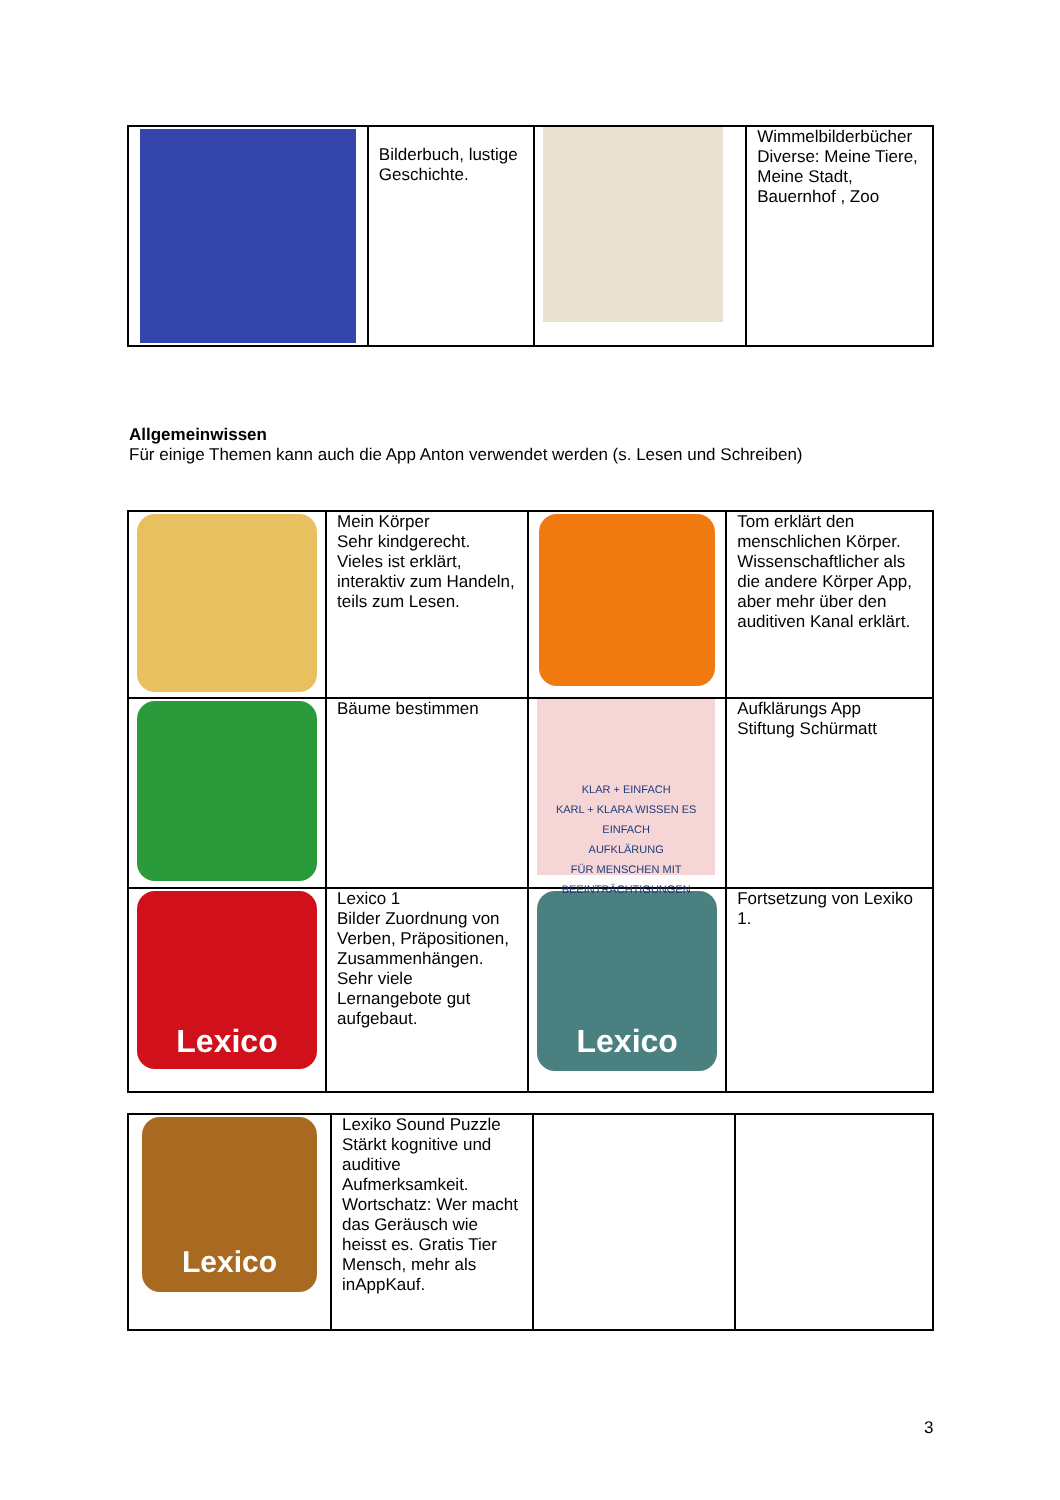| | Bilderbuch, lustige Geschichte. | | Wimmelbilderbücher Diverse: Meine Tiere, Meine Stadt, Bauernhof , Zoo |
Allgemeinwissen
Für einige Themen kann auch die App Anton verwendet werden (s. Lesen und Schreiben)
| | Mein Körper Sehr kindgerecht. Vieles ist erklärt, interaktiv zum Handeln, teils zum Lesen. | | Tom erklärt den menschlichen Körper. Wissenschaftlicher als die andere Körper App, aber mehr über den auditiven Kanal erklärt. |
| | Bäume bestimmen | KLAR + EINFACH KARL + KLARA WISSEN ES EINFACH AUFKLÄRUNG FÜR MENSCHEN MIT BEEINTRÄCHTIGUNGEN | Aufklärungs App Stiftung Schürmatt |
| Lexico | Lexico 1 Bilder Zuordnung von Verben, Präpositionen, Zusammenhängen. Sehr viele Lernangebote gut aufgebaut. | Lexico | Fortsetzung von Lexiko 1. |
| Lexico | Lexiko Sound Puzzle Stärkt kognitive und auditive Aufmerksamkeit. Wortschatz: Wer macht das Geräusch wie heisst es. Gratis Tier Mensch, mehr als inAppKauf. | | |
3